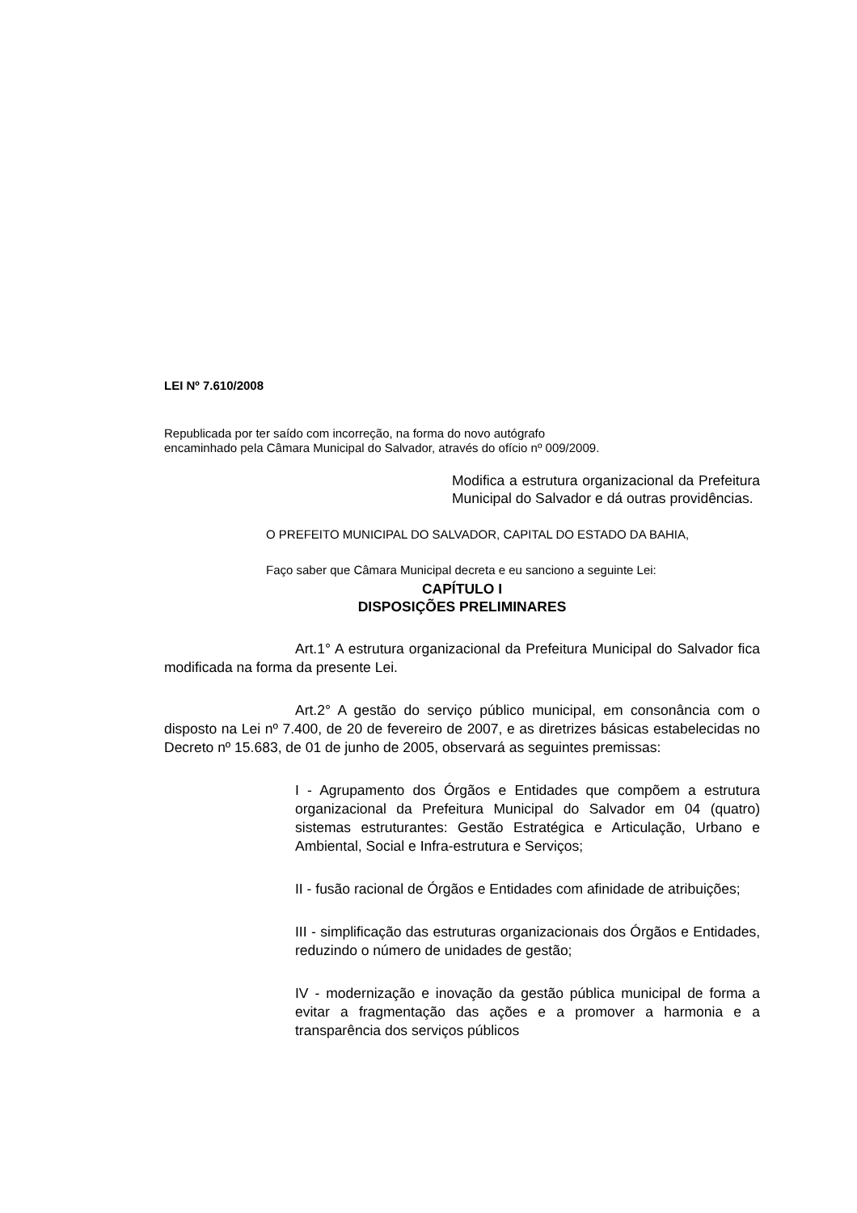LEI Nº 7.610/2008
Republicada por ter saído com incorreção, na forma do novo autógrafo
encaminhado pela Câmara Municipal do Salvador, através do ofício nº 009/2009.
Modifica a estrutura organizacional da Prefeitura Municipal do Salvador e dá outras providências.
O PREFEITO MUNICIPAL DO SALVADOR, CAPITAL DO ESTADO DA BAHIA,
Faço saber que Câmara Municipal decreta e eu sanciono a seguinte Lei:
CAPÍTULO I
DISPOSIÇÕES PRELIMINARES
Art.1° A estrutura organizacional da Prefeitura Municipal do Salvador fica modificada na forma da presente Lei.
Art.2° A gestão do serviço público municipal, em consonância com o disposto na Lei nº 7.400, de 20 de fevereiro de 2007, e as diretrizes básicas estabelecidas no Decreto nº 15.683, de 01 de junho de 2005, observará as seguintes premissas:
I - Agrupamento dos Órgãos e Entidades que compõem a estrutura organizacional da Prefeitura Municipal do Salvador em 04 (quatro) sistemas estruturantes: Gestão Estratégica e Articulação, Urbano e Ambiental, Social e Infra-estrutura e Serviços;
II - fusão racional de Órgãos e Entidades com afinidade de atribuições;
III - simplificação das estruturas organizacionais dos Órgãos e Entidades, reduzindo o número de unidades de gestão;
IV - modernização e inovação da gestão pública municipal de forma a evitar a fragmentação das ações e a promover a harmonia e a transparência dos serviços públicos